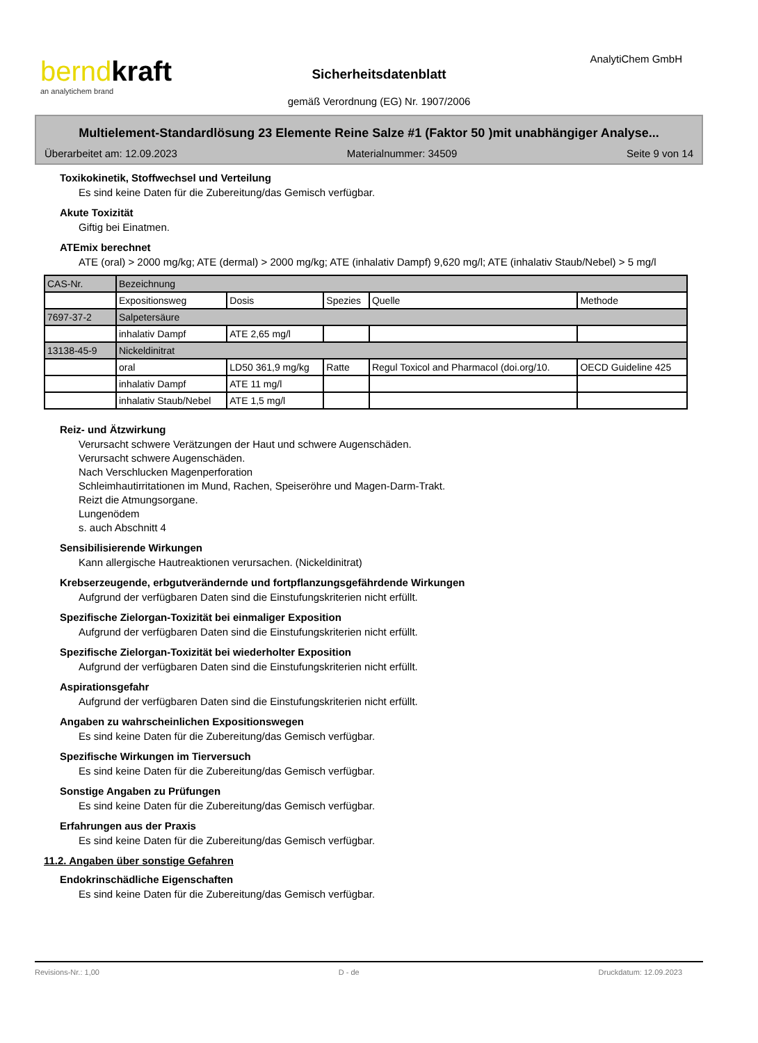berndkraft
an analytichem brand
AnalytiChem GmbH
Sicherheitsdatenblatt
gemäß Verordnung (EG) Nr. 1907/2006
Multielement-Standardlösung 23 Elemente Reine Salze #1 (Faktor 50 )mit unabhängiger Analyse...
Überarbeitet am: 12.09.2023 Materialnummer: 34509 Seite 9 von 14
Toxikokinetik, Stoffwechsel und Verteilung
Es sind keine Daten für die Zubereitung/das Gemisch verfügbar.
Akute Toxizität
Giftig bei Einatmen.
ATEmix berechnet
ATE (oral) > 2000 mg/kg; ATE (dermal) > 2000 mg/kg; ATE (inhalativ Dampf) 9,620 mg/l; ATE (inhalativ Staub/Nebel) > 5 mg/l
| CAS-Nr. | Bezeichnung | | | | |
| | Expositionsweg | Dosis | Spezies | Quelle | Methode |
| 7697-37-2 | Salpetersäure | | | | |
| | inhalativ Dampf | ATE 2,65 mg/l | | | |
| 13138-45-9 | Nickeldinitrat | | | | |
| | oral | LD50 361,9 mg/kg | Ratte | Regul Toxicol and Pharmacol (doi.org/10. | OECD Guideline 425 |
| | inhalativ Dampf | ATE 11 mg/l | | | |
| | inhalativ Staub/Nebel | ATE 1,5 mg/l | | | |
Reiz- und Ätzwirkung
Verursacht schwere Verätzungen der Haut und schwere Augenschäden.
Verursacht schwere Augenschäden.
Nach Verschlucken Magenperforation
Schleimhautirritationen im Mund, Rachen, Speiseröhre und Magen-Darm-Trakt.
Reizt die Atmungsorgane.
Lungenödem
s. auch Abschnitt 4
Sensibilisierende Wirkungen
Kann allergische Hautreaktionen verursachen. (Nickeldinitrat)
Krebserzeugende, erbgutverändernde und fortpflanzungsgefährdende Wirkungen
Aufgrund der verfügbaren Daten sind die Einstufungskriterien nicht erfüllt.
Spezifische Zielorgan-Toxizität bei einmaliger Exposition
Aufgrund der verfügbaren Daten sind die Einstufungskriterien nicht erfüllt.
Spezifische Zielorgan-Toxizität bei wiederholter Exposition
Aufgrund der verfügbaren Daten sind die Einstufungskriterien nicht erfüllt.
Aspirationsgefahr
Aufgrund der verfügbaren Daten sind die Einstufungskriterien nicht erfüllt.
Angaben zu wahrscheinlichen Expositionswegen
Es sind keine Daten für die Zubereitung/das Gemisch verfügbar.
Spezifische Wirkungen im Tierversuch
Es sind keine Daten für die Zubereitung/das Gemisch verfügbar.
Sonstige Angaben zu Prüfungen
Es sind keine Daten für die Zubereitung/das Gemisch verfügbar.
Erfahrungen aus der Praxis
Es sind keine Daten für die Zubereitung/das Gemisch verfügbar.
11.2. Angaben über sonstige Gefahren
Endokrinschädliche Eigenschaften
Es sind keine Daten für die Zubereitung/das Gemisch verfügbar.
Revisions-Nr.: 1,00 D - de Druckdatum: 12.09.2023